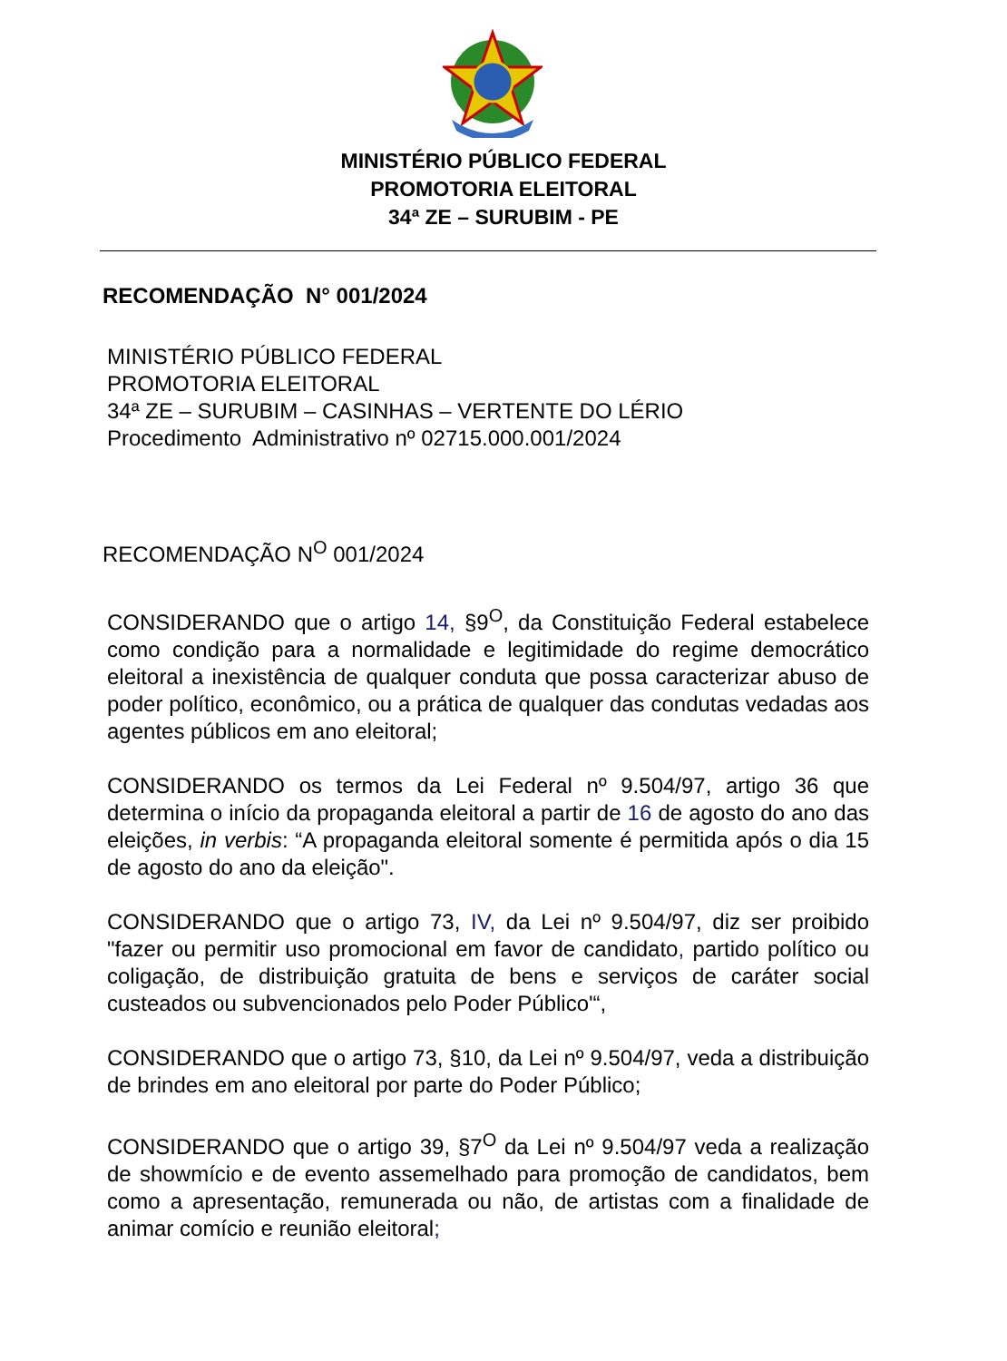MINISTÉRIO PÚBLICO FEDERAL
PROMOTORIA ELEITORAL
34ª ZE – SURUBIM - PE
RECOMENDAÇÃO N° 001/2024
MINISTÉRIO PÚBLICO FEDERAL
PROMOTORIA ELEITORAL
34ª ZE – SURUBIM – CASINHAS – VERTENTE DO LÉRIO
Procedimento Administrativo nº 02715.000.001/2024
RECOMENDAÇÃO N<sup>O</sup> 001/2024
CONSIDERANDO que o artigo 14, §9<sup>O</sup>, da Constituição Federal estabelece como condição para a normalidade e legitimidade do regime democrático eleitoral a inexistência de qualquer conduta que possa caracterizar abuso de poder político, econômico, ou a prática de qualquer das condutas vedadas aos agentes públicos em ano eleitoral;
CONSIDERANDO os termos da Lei Federal nº 9.504/97, artigo 36 que determina o início da propaganda eleitoral a partir de 16 de agosto do ano das eleições, in verbis: “A propaganda eleitoral somente é permitida após o dia 15 de agosto do ano da eleição".
CONSIDERANDO que o artigo 73, IV, da Lei nº 9.504/97, diz ser proibido "fazer ou permitir uso promocional em favor de candidato, partido político ou coligação, de distribuição gratuita de bens e serviços de caráter social custeados ou subvencionados pelo Poder Público'“,
CONSIDERANDO que o artigo 73, §10, da Lei nº 9.504/97, veda a distribuição de brindes em ano eleitoral por parte do Poder Público;
CONSIDERANDO que o artigo 39, §7<sup>O</sup> da Lei nº 9.504/97 veda a realização de showmício e de evento assemelhado para promoção de candidatos, bem como a apresentação, remunerada ou não, de artistas com a finalidade de animar comício e reunião eleitoral;